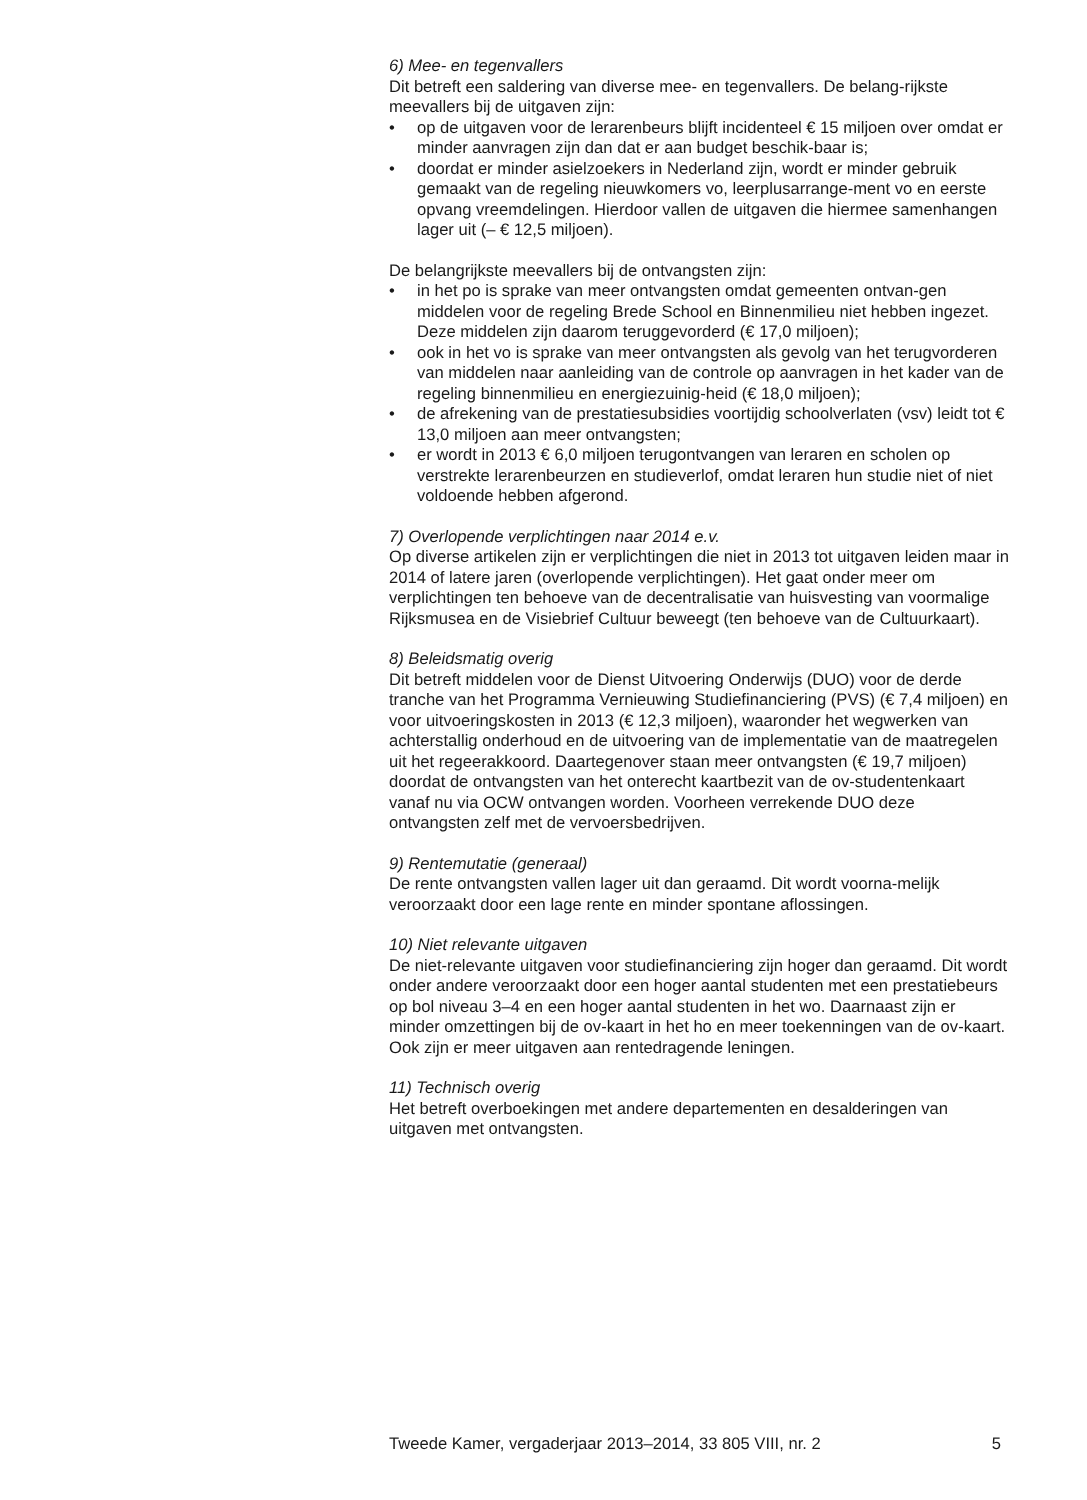6) Mee- en tegenvallers
Dit betreft een saldering van diverse mee- en tegenvallers. De belang-rijkste meevallers bij de uitgaven zijn:
• op de uitgaven voor de lerarenbeurs blijft incidenteel € 15 miljoen over omdat er minder aanvragen zijn dan dat er aan budget beschik-baar is;
• doordat er minder asielzoekers in Nederland zijn, wordt er minder gebruik gemaakt van de regeling nieuwkomers vo, leerplusarrange-ment vo en eerste opvang vreemdelingen. Hierdoor vallen de uitgaven die hiermee samenhangen lager uit (– € 12,5 miljoen).
De belangrijkste meevallers bij de ontvangsten zijn:
• in het po is sprake van meer ontvangsten omdat gemeenten ontvan-gen middelen voor de regeling Brede School en Binnenmilieu niet hebben ingezet. Deze middelen zijn daarom teruggevorderd (€ 17,0 miljoen);
• ook in het vo is sprake van meer ontvangsten als gevolg van het terugvorderen van middelen naar aanleiding van de controle op aanvragen in het kader van de regeling binnenmilieu en energiezuinig-heid (€ 18,0 miljoen);
• de afrekening van de prestatiesubsidies voortijdig schoolverlaten (vsv) leidt tot € 13,0 miljoen aan meer ontvangsten;
• er wordt in 2013 € 6,0 miljoen terugontvangen van leraren en scholen op verstrekte lerarenbeurzen en studieverlof, omdat leraren hun studie niet of niet voldoende hebben afgerond.
7) Overlopende verplichtingen naar 2014 e.v.
Op diverse artikelen zijn er verplichtingen die niet in 2013 tot uitgaven leiden maar in 2014 of latere jaren (overlopende verplichtingen). Het gaat onder meer om verplichtingen ten behoeve van de decentralisatie van huisvesting van voormalige Rijksmusea en de Visiebrief Cultuur beweegt (ten behoeve van de Cultuurkaart).
8) Beleidsmatig overig
Dit betreft middelen voor de Dienst Uitvoering Onderwijs (DUO) voor de derde tranche van het Programma Vernieuwing Studiefinanciering (PVS) (€ 7,4 miljoen) en voor uitvoeringskosten in 2013 (€ 12,3 miljoen), waaronder het wegwerken van achterstallig onderhoud en de uitvoering van de implementatie van de maatregelen uit het regeerakkoord. Daartegenover staan meer ontvangsten (€ 19,7 miljoen) doordat de ontvangsten van het onterecht kaartbezit van de ov-studentenkaart vanaf nu via OCW ontvangen worden. Voorheen verrekende DUO deze ontvangsten zelf met de vervoersbedrijven.
9) Rentemutatie (generaal)
De rente ontvangsten vallen lager uit dan geraamd. Dit wordt voorna-melijk veroorzaakt door een lage rente en minder spontane aflossingen.
10) Niet relevante uitgaven
De niet-relevante uitgaven voor studiefinanciering zijn hoger dan geraamd. Dit wordt onder andere veroorzaakt door een hoger aantal studenten met een prestatiebeurs op bol niveau 3–4 en een hoger aantal studenten in het wo. Daarnaast zijn er minder omzettingen bij de ov-kaart in het ho en meer toekenningen van de ov-kaart. Ook zijn er meer uitgaven aan rentedragende leningen.
11) Technisch overig
Het betreft overboekingen met andere departementen en desalderingen van uitgaven met ontvangsten.
Tweede Kamer, vergaderjaar 2013–2014, 33 805 VIII, nr. 2 5